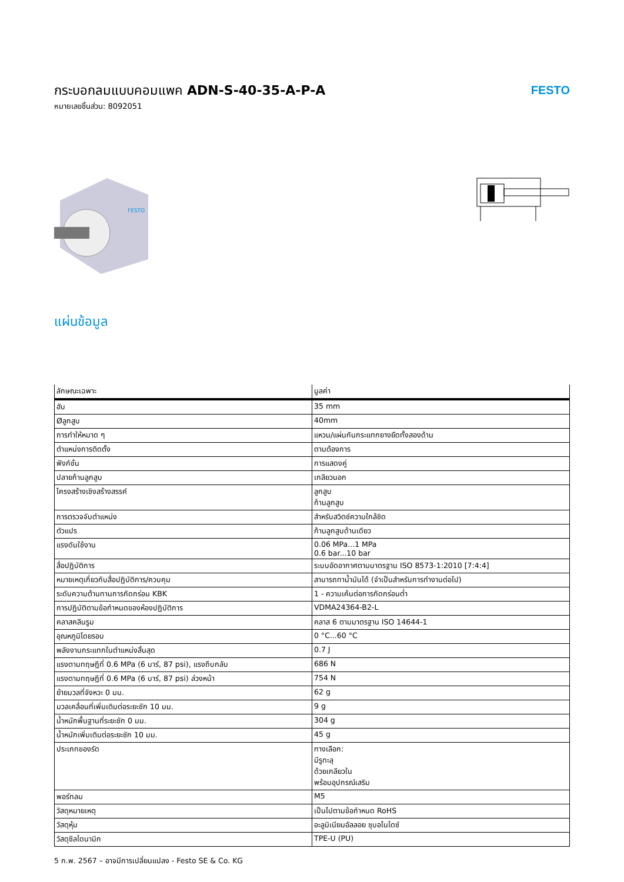กระบอกลมแบบคอมแพค ADN-S-40-35-A-P-A
หมายเลขชิ้นส่วน: 8092051
FESTO
FESTO
แผ่นข้อมูล
| ลักษณะเฉพาะ | มูลค่า |
| --- | --- |
| ฮับ | 35 mm |
| Øลูกสูบ | 40mm |
| การทำให้หมาด ๆ | แหวน/แผ่นกันกระแทกยางยืดทั้งสองด้าน |
| ตำแหน่งการติดตั้ง | ตามต้องการ |
| ฟังก์ชั่น | การแสดงคู่ |
| ปลายก้านลูกสูบ | เกลียวนอก |
| โครงสร้างเชิงสร้างสรรค์ | ลูกสูบ ก้านลูกสูบ |
| การตรวจจับตำแหน่ง | สำหรับสวิตช์ความใกล้ชิด |
| ตัวแปร | ก้านลูกสูบด้านเดียว |
| แรงดันใช้งาน | 0.06 MPa...1 MPa 0.6 bar...10 bar |
| สื่อปฏิบัติการ | ระบบอัดอากาศตามมาตรฐาน ISO 8573-1:2010 [7:4:4] |
| หมายเหตุเกี่ยวกับสื่อปฏิบัติการ/ควบคุม | สามารถทาน้ำมันได้ (จำเป็นสำหรับการทำงานต่อไป) |
| ระดับความต้านทานการกัดกร่อน KBK | 1 - ความเค้นต่อการกัดกร่อนต่ำ |
| การปฏิบัติตามข้อกำหนดของห้องปฏิบัติการ | VDMA24364-B2-L |
| คลาสคลีนรูม | คลาส 6 ตามมาตรฐาน ISO 14644-1 |
| อุณหภูมิโดยรอบ | 0 °C...60 °C |
| พลังงานกระแทกในตำแหน่งสิ้นสุด | 0.7 J |
| แรงตามทฤษฎีที่ 0.6 MPa (6 บาร์, 87 psi), แรงถึบกลับ | 686 N |
| แรงตามทฤษฎีที่ 0.6 MPa (6 บาร์, 87 psi) ล่วงหน้า | 754 N |
| ย้ายมวลที่จังหวะ 0 มม. | 62 g |
| มวลเคลื่อนที่เพิ่มเติมต่อระยะชัก 10 มม. | 9 g |
| น้ำหนักพื้นฐานที่ระยะชัก 0 มม. | 304 g |
| น้ำหนักเพิ่มเติมต่อระยะชัก 10 มม. | 45 g |
| ประเภทของรัด | ทางเลือก: มีรูทะลุ ด้วยเกลียวใน พร้อมอุปกรณ์เสริม |
| พอร์ทลม | M5 |
| วัสดุหมายเหตุ | เป็นไปตามข้อกำหนด RoHS |
| วัสดุหุ้ม | อะลูมิเนียมอัลลอย ชุบอโนไดซ์ |
| วัสดุซีลไดนามิก | TPE-U (PU) |
5 ก.พ. 2567 – อาจมีการเปลี่ยนแปลง - Festo SE & Co. KG